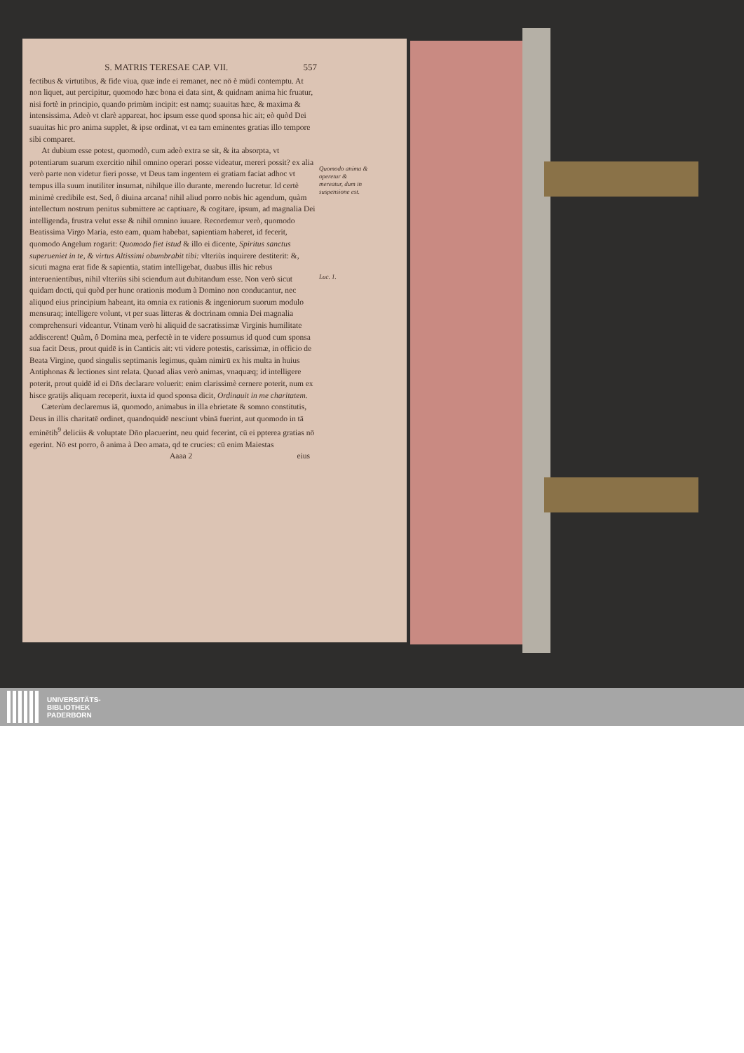S. MATRIS TERESAE CAP. VII. 557
fectibus & virtutibus, & fide viua, quæ inde ei remanet, nec nō è mūdi contemptu. At non liquet, aut percipitur, quomodo hæc bona ei data sint, & quidnam anima hic fruatur, nisi fortè in principio, quando primùm incipit: est namq; suauitas hæc, & maxima & intensissima. Adeò vt clarè appareat, hoc ipsum esse quod sponsa hic ait; eò quòd Dei suauitas hic pro anima supplet, & ipse ordinat, vt ea tam eminentes gratias illo tempore sibi comparet.
At dubium esse potest, quomodò, cum adeò extra se sit, & ita absorpta, vt potentiarum suarum exercitio nihil omnino operari posse videatur, mereri possit? ex alia verò parte non videtur fieri posse, vt Deus tam ingentem ei gratiam faciat adhoc vt tempus illa suum inutiliter insumat, nihilque illo durante, merendo lucretur. Id certè minimè credibile est. Sed, ô diuina arcana! nihil aliud porro nobis hic agendum, quàm intellectum nostrum penitus submittere ac captiuare, & cogitare, ipsum, ad magnalia Dei intelligenda, frustra velut esse & nihil omnino iuuare. Recordemur verò, quomodo Beatissima Virgo Maria, esto eam, quam habebat, sapientiam haberet, id fecerit, quomodo Angelum rogarit: Quomodo fiet istud & illo ei dicente, Spiritus sanctus superueniet in te, & virtus Altissimi obumbrabit tibi: vlteriùs inquirere destiterit: &, sicuti magna erat fide & sapientia, statim intelligebat, duabus illis hic rebus interuenientibus, nihil vlteriùs sibi sciendum aut dubitandum esse. Non verò sicut quidam docti, qui quòd per hunc orationis modum à Domino non conducantur, nec aliquod eius principium habeant, ita omnia ex rationis & ingeniorum suorum modulo mensuraq; intelligere volunt, vt per suas litteras & doctrinam omnia Dei magnalia comprehensuri videantur. Vtinam verò hi aliquid de sacratissimæ Virginis humilitate addiscerent! Quàm, ô Domina mea, perfectè in te videre possumus id quod cum sponsa sua facit Deus, prout quidē is in Canticis ait: vti videre potestis, carissimæ, in officio de Beata Virgine, quod singulis septimanis legimus, quàm nimirū ex his multa in huius Antiphonas & lectiones sint relata. Quoad alias verò animas, vnaquæq; id intelligere poterit, prout quidē id ei Dn̄s declarare voluerit: enim clarissimè cernere poterit, num ex hisce gratijs aliquam receperit, iuxta id quod sponsa dicit, Ordinauit in me charitatem.
Cæterùm declaremus iā, quomodo, animabus in illa ebrietate & somno constitutis, Deus in illis charitatē ordinet, quandoquidē nesciunt vbinā fuerint, aut quomodo in tā eminētib<sup>9</sup> deliciis & voluptate Dn̄o placuerint, neu quid fecerint, cū ei ppterea gratias nō egerint. Nō est porro, ô anima à Deo amata, qd te crucies: cū enim Maiestas
Aaaa 2 eius
Quomodo anima & operetur & mereatur, dum in suspensione est.
Luc. 1.
UNIVERSITÄTS-
BIBLIOTHEK
PADERBORN